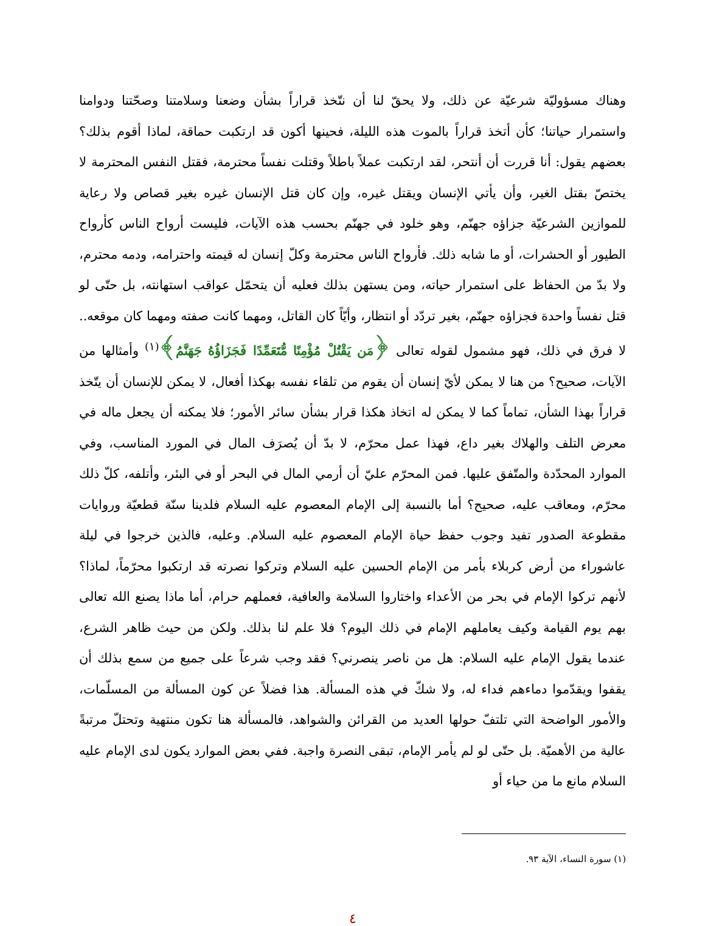وهناك مسؤوليّة شرعيّة عن ذلك، ولا يحقّ لنا أن نتّخذ قراراً بشأن وضعنا وسلامتنا وصحّتنا ودوامنا واستمرار حياتنا؛ كأن أتخذ قراراً بالموت هذه الليلة، فحينها أكون قد ارتكبت حماقة، لماذا أقوم بذلك؟ بعضهم يقول: أنا قررت أن أنتحر، لقد ارتكبت عملاً باطلاً وقتلت نفساً محترمة، فقتل النفس المحترمة لا يختصّ بقتل الغير، وأن يأتي الإنسان ويقتل غيره، وإن كان قتل الإنسان غيره بغير قصاص ولا رعاية للموازين الشرعيّة جزاؤه جهنّم، وهو خلود في جهنّم بحسب هذه الآيات، فليست أرواح الناس كأرواح الطيور أو الحشرات، أو ما شابه ذلك. فأرواح الناس محترمة وكلّ إنسان له قيمته واحترامه، ودمه محترم، ولا بدّ من الحفاظ على استمرار حياته، ومن يستهن بذلك فعليه أن يتحمّل عواقب استهانته، بل حتّى لو قتل نفساً واحدة فجزاؤه جهنّم، بغير تردّد أو انتظار، وأيّاً كان القاتل، ومهما كانت صفته ومهما كان موقعه.. لا فرق في ذلك، فهو مشمول لقوله تعالى ﴿مَن يَقْتُلْ مُؤْمِنًا مُّتَعَمِّدًا فَجَزَاؤُهُ جَهَنَّمُ﴾<sup>(١)</sup> وأمثالها من الآيات، صحيح؟ من هنا لا يمكن لأيّ إنسان أن يقوم من تلقاء نفسه بهكذا أفعال، لا يمكن للإنسان أن يتّخذ قراراً بهذا الشأن، تماماً كما لا يمكن له اتخاذ هكذا قرار بشأن سائر الأمور؛ فلا يمكنه أن يجعل ماله في معرض التلف والهلاك بغير داع، فهذا عمل محرّم، لا بدّ أن يُصرَف المال في المورد المناسب، وفي الموارد المحدّدة والمتّفق عليها. فمن المحرّم عليّ أن أرمي المال في البحر أو في البئر، وأتلفه، كلّ ذلك محرّم، ومعاقب عليه، صحيح؟ أما بالنسبة إلى الإمام المعصوم عليه السلام فلدينا سنّة قطعيّة وروايات مقطوعة الصدور تفيد وجوب حفظ حياة الإمام المعصوم عليه السلام. وعليه، فالذين خرجوا في ليلة عاشوراء من أرض كربلاء بأمر من الإمام الحسين عليه السلام وتركوا نصرته قد ارتكبوا محرّماً، لماذا؟ لأنهم تركوا الإمام في بحر من الأعداء واختاروا السلامة والعافية، فعملهم حرام، أما ماذا يصنع الله تعالى بهم يوم القيامة وكيف يعاملهم الإمام في ذلك اليوم؟ فلا علم لنا بذلك. ولكن من حيث ظاهر الشرع، عندما يقول الإمام عليه السلام: هل من ناصر ينصرني؟ فقد وجب شرعاً على جميع من سمع بذلك أن يقفوا ويقدّموا دماءهم فداء له، ولا شكّ في هذه المسألة. هذا فضلاً عن كون المسألة من المسلّمات، والأمور الواضحة التي تلتفّ حولها العديد من القرائن والشواهد، فالمسألة هنا تكون منتهية وتحتلّ مرتبةً عالية من الأهميّة. بل حتّى لو لم يأمر الإمام، تبقى النصرة واجبة. ففي بعض الموارد يكون لدى الإمام عليه السلام مانع ما من حياء أو
(١) سورة النساء، الآية ٩٣.
٤